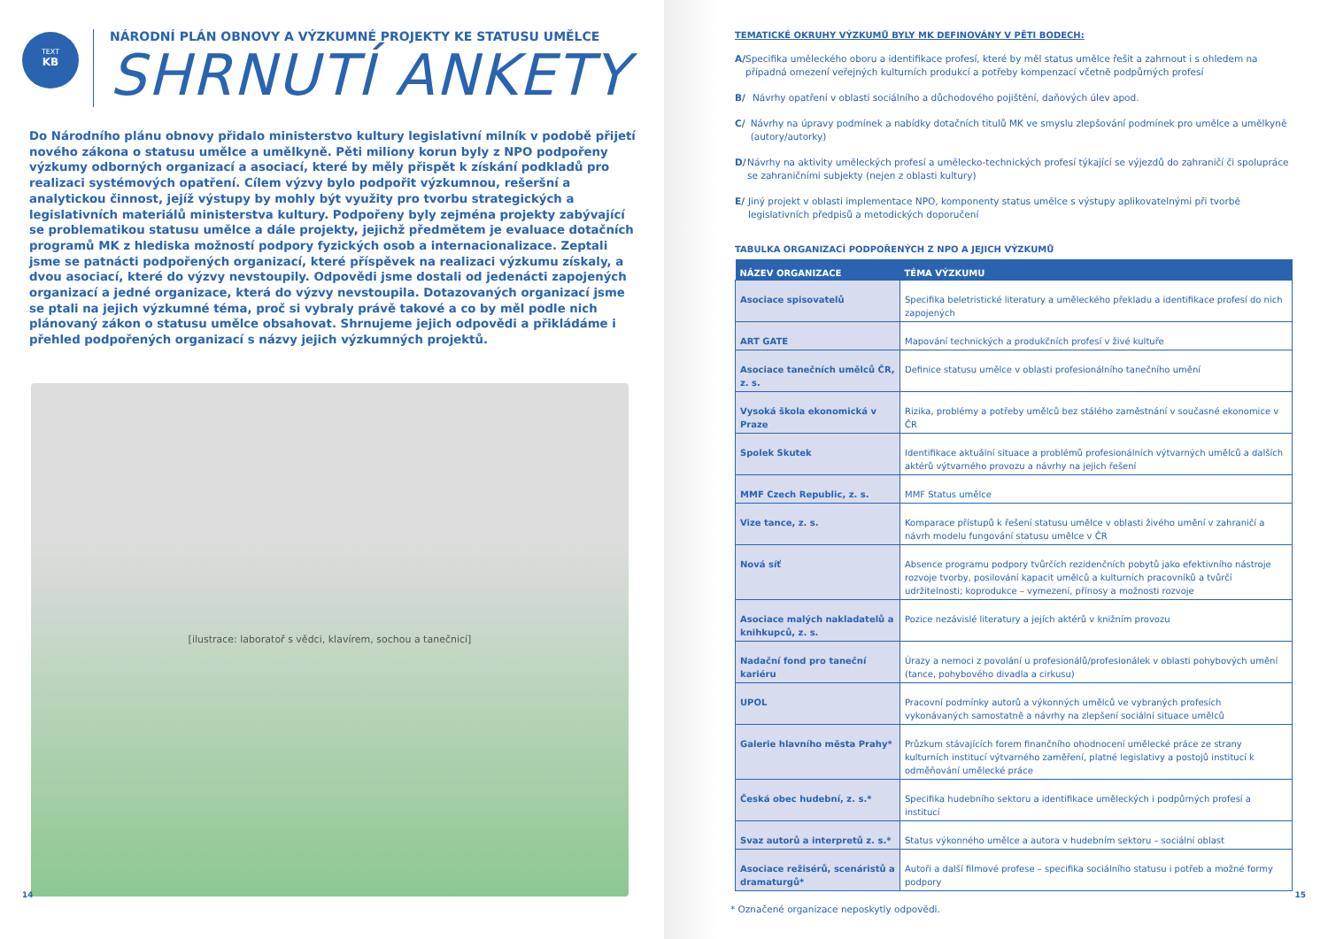TEXT
KB
NÁRODNÍ PLÁN OBNOVY A VÝZKUMNÉ PROJEKTY KE STATUSU UMĚLCE
SHRNUTÍ ANKETY
Do Národního plánu obnovy přidalo ministerstvo kultury legislativní milník v podobě přijetí nového zákona o statusu umělce a umělkyně. Pěti miliony korun byly z NPO podpořeny výzkumy odborných organizací a asociací, které by měly přispět k získání podkladů pro realizaci systémových opatření. Cílem výzvy bylo podpořit výzkumnou, rešeršní a analytickou činnost, jejíž výstupy by mohly být využity pro tvorbu strategických a legislativních materiálů ministerstva kultury. Podpořeny byly zejména projekty zabývající se problematikou statusu umělce a dále projekty, jejichž předmětem je evaluace dotačních programů MK z hlediska možností podpory fyzických osob a internacionalizace. Zeptali jsme se patnácti podpořených organizací, které příspěvek na realizaci výzkumu získaly, a dvou asociací, které do výzvy nevstoupily. Odpovědi jsme dostali od jedenácti zapojených organizací a jedné organizace, která do výzvy nevstoupila. Dotazovaných organizací jsme se ptali na jejich výzkumné téma, proč si vybraly právě takové a co by měl podle nich plánovaný zákon o statusu umělce obsahovat. Shrnujeme jejich odpovědi a přikládáme i přehled podpořených organizací s názvy jejich výzkumných projektů.
[ilustrace: laboratoř s vědci, klavírem, sochou a tanečnicí]
14
TEMATICKÉ OKRUHY VÝZKUMŮ BYLY MK DEFINOVÁNY V PĚTI BODECH:
A/ Specifika uměleckého oboru a identifikace profesí, které by měl status umělce řešit a zahrnout i s ohledem na případná omezení veřejných kulturních produkcí a potřeby kompenzací včetně podpůrných profesí
B/ Návrhy opatření v oblasti sociálního a důchodového pojištění, daňových úlev apod.
C/ Návrhy na úpravy podmínek a nabídky dotačních titulů MK ve smyslu zlepšování podmínek pro umělce a umělkyně (autory/autorky)
D/ Návrhy na aktivity uměleckých profesí a umělecko-technických profesí týkající se výjezdů do zahraničí či spolupráce se zahraničními subjekty (nejen z oblasti kultury)
E/ Jiný projekt v oblasti implementace NPO, komponenty status umělce s výstupy aplikovatelnými při tvorbě legislativních předpisů a metodických doporučení
TABULKA ORGANIZACÍ PODPOŘENÝCH Z NPO A JEJICH VÝZKUMŮ
| NÁZEV ORGANIZACE | TÉMA VÝZKUMU |
| --- | --- |
| Asociace spisovatelů | Specifika beletristické literatury a uměleckého překladu a identifikace profesí do nich zapojených |
| ART GATE | Mapování technických a produkčních profesí v živé kultuře |
| Asociace tanečních umělců ČR, z. s. | Definice statusu umělce v oblasti profesionálního tanečního umění |
| Vysoká škola ekonomická v Praze | Rizika, problémy a potřeby umělců bez stálého zaměstnání v současné ekonomice v ČR |
| Spolek Skutek | Identifikace aktuální situace a problémů profesionálních výtvarných umělců a dalších aktérů výtvarného provozu a návrhy na jejich řešení |
| MMF Czech Republic, z. s. | MMF Status umělce |
| Vize tance, z. s. | Komparace přístupů k řešení statusu umělce v oblasti živého umění v zahraničí a návrh modelu fungování statusu umělce v ČR |
| Nová síť | Absence programu podpory tvůrčích rezidenčních pobytů jako efektivního nástroje rozvoje tvorby, posilování kapacit umělců a kulturních pracovníků a tvůrčí udržitelnosti; koprodukce – vymezení, přínosy a možnosti rozvoje |
| Asociace malých nakladatelů a knihkupců, z. s. | Pozice nezávislé literatury a jejích aktérů v knižním provozu |
| Nadační fond pro taneční kariéru | Úrazy a nemoci z povolání u profesionálů/profesionálek v oblasti pohybových umění (tance, pohybového divadla a cirkusu) |
| UPOL | Pracovní podmínky autorů a výkonných umělců ve vybraných profesích vykonávaných samostatně a návrhy na zlepšení sociální situace umělců |
| Galerie hlavního města Prahy* | Průzkum stávajících forem finančního ohodnocení umělecké práce ze strany kulturních institucí výtvarného zaměření, platné legislativy a postojů institucí k odměňování umělecké práce |
| Česká obec hudební, z. s.* | Specifika hudebního sektoru a identifikace uměleckých i podpůrných profesí a institucí |
| Svaz autorů a interpretů z. s.* | Status výkonného umělce a autora v hudebním sektoru – sociální oblast |
| Asociace režisérů, scenáristů a dramaturgů* | Autoři a další filmové profese – specifika sociálního statusu i potřeb a možné formy podpory |
* Označené organizace neposkytly odpovědi.
15